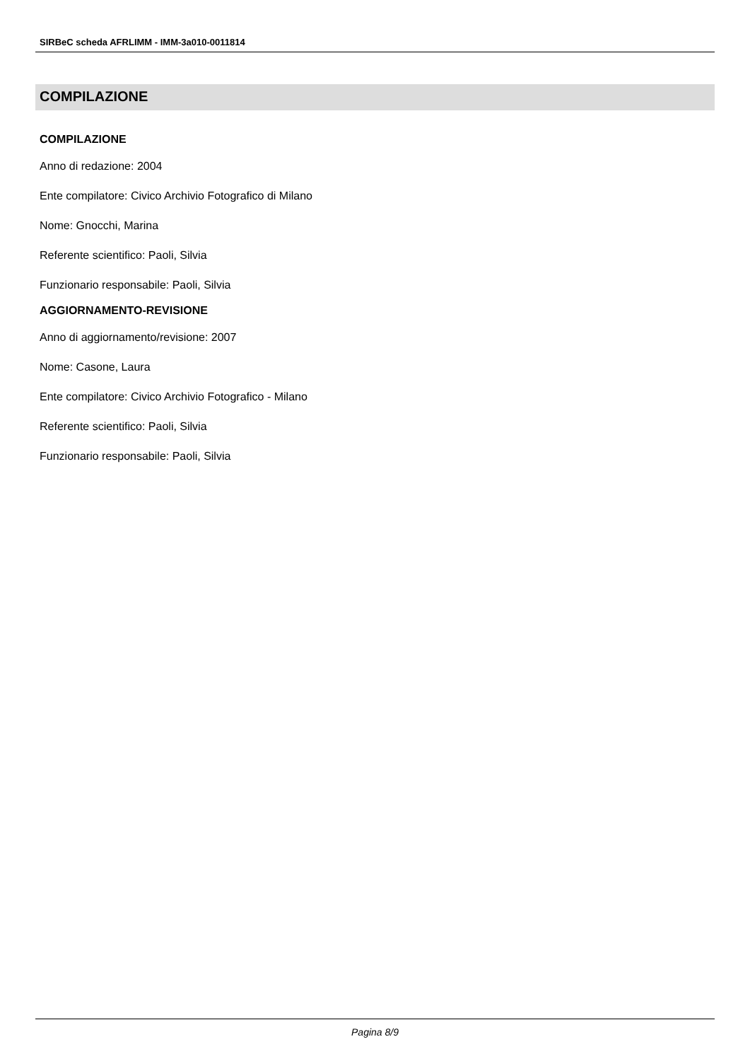SIRBeC scheda AFRLIMM - IMM-3a010-0011814
COMPILAZIONE
COMPILAZIONE
Anno di redazione: 2004
Ente compilatore: Civico Archivio Fotografico di Milano
Nome: Gnocchi, Marina
Referente scientifico: Paoli, Silvia
Funzionario responsabile: Paoli, Silvia
AGGIORNAMENTO-REVISIONE
Anno di aggiornamento/revisione: 2007
Nome: Casone, Laura
Ente compilatore: Civico Archivio Fotografico - Milano
Referente scientifico: Paoli, Silvia
Funzionario responsabile: Paoli, Silvia
Pagina 8/9